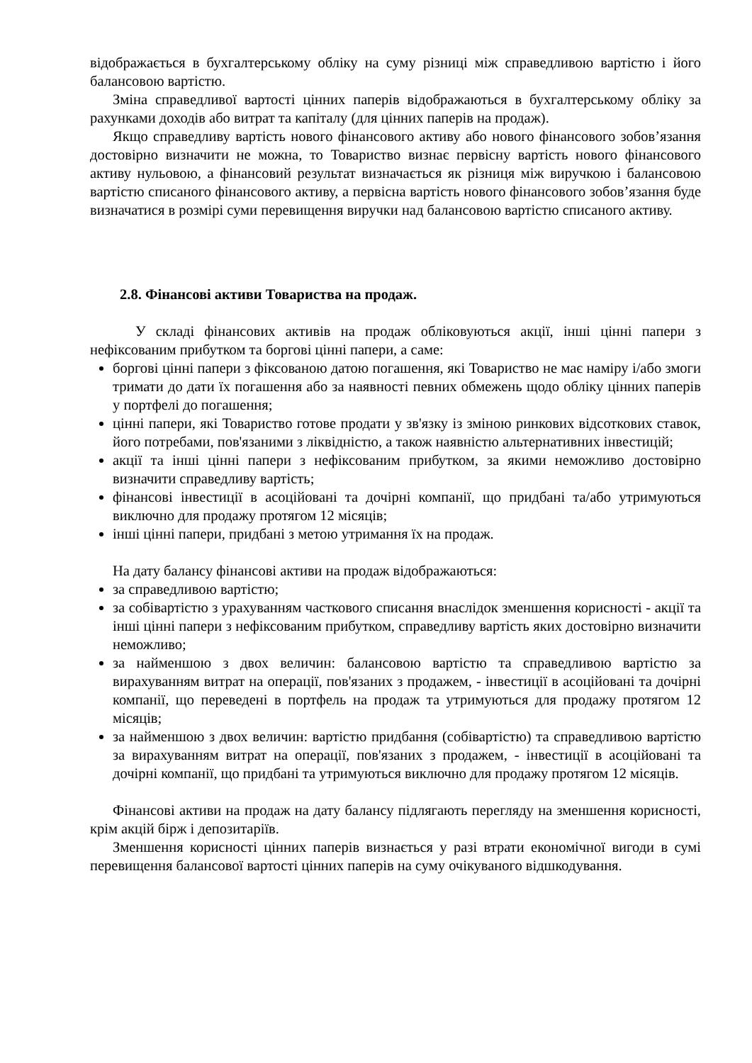відображається в бухгалтерському обліку на суму різниці між справедливою вартістю і його балансовою вартістю.
Зміна справедливої вартості цінних паперів відображаються в бухгалтерському обліку за рахунками доходів або витрат та капіталу (для цінних паперів на продаж).
Якщо справедливу вартість нового фінансового активу або нового фінансового зобов’язання достовірно визначити не можна, то Товариство визнає первісну вартість нового фінансового активу нульовою, а фінансовий результат визначається як різниця між виручкою і балансовою вартістю списаного фінансового активу, а первісна вартість нового фінансового зобов’язання буде визначатися в розмірі суми перевищення виручки над балансовою вартістю списаного активу.
2.8. Фінансові активи Товариства на продаж.
У складі фінансових активів на продаж обліковуються акції, інші цінні папери з нефіксованим прибутком та боргові цінні папери, а саме:
боргові цінні папери з фіксованою датою погашення, які Товариство не має наміру і/або змоги тримати до дати їх погашення або за наявності певних обмежень щодо обліку цінних паперів у портфелі до погашення;
цінні папери, які Товариство готове продати у зв'язку із зміною ринкових відсоткових ставок, його потребами, пов'язаними з ліквідністю, а також наявністю альтернативних інвестицій;
акції та інші цінні папери з нефіксованим прибутком, за якими неможливо достовірно визначити справедливу вартість;
фінансові інвестиції в асоційовані та дочірні компанії, що придбані та/або утримуються виключно для продажу протягом 12 місяців;
інші цінні папери, придбані з метою утримання їх на продаж.
На дату балансу фінансові активи на продаж відображаються:
за справедливою вартістю;
за собівартістю з урахуванням часткового списання внаслідок зменшення корисності - акції та інші цінні папери з нефіксованим прибутком, справедливу вартість яких достовірно визначити неможливо;
за найменшою з двох величин: балансовою вартістю та справедливою вартістю за вирахуванням витрат на операції, пов'язаних з продажем, - інвестиції в асоційовані та дочірні компанії, що переведені в портфель на продаж та утримуються для продажу протягом 12 місяців;
за найменшою з двох величин: вартістю придбання (собівартістю) та справедливою вартістю за вирахуванням витрат на операції, пов'язаних з продажем, - інвестиції в асоційовані та дочірні компанії, що придбані та утримуються виключно для продажу протягом 12 місяців.
Фінансові активи на продаж на дату балансу підлягають перегляду на зменшення корисності, крім акцій бірж і депозитаріїв.
Зменшення корисності цінних паперів визнається у разі втрати економічної вигоди в сумі перевищення балансової вартості цінних паперів на суму очікуваного відшкодування.